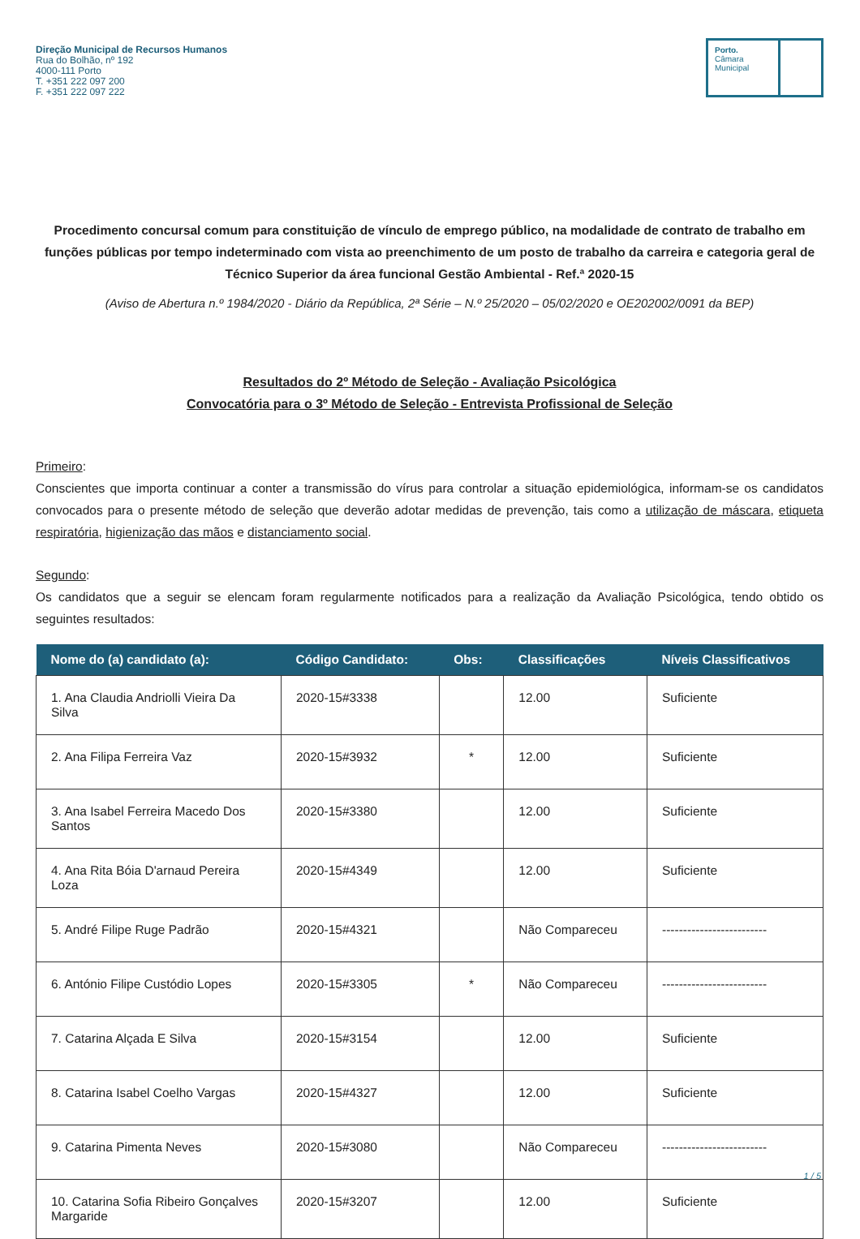Direção Municipal de Recursos Humanos
Rua do Bolhão, nº 192
4000-111 Porto
T. +351 222 097 200
F. +351 222 097 222
Porto.
Câmara
Municipal
Procedimento concursal comum para constituição de vínculo de emprego público, na modalidade de contrato de trabalho em funções públicas por tempo indeterminado com vista ao preenchimento de um posto de trabalho da carreira e categoria geral de Técnico Superior da área funcional Gestão Ambiental - Ref.ª 2020-15
(Aviso de Abertura n.º 1984/2020 - Diário da República, 2ª Série – N.º 25/2020 – 05/02/2020 e OE202002/0091 da BEP)
Resultados do 2º Método de Seleção - Avaliação Psicológica
Convocatória para o 3º Método de Seleção - Entrevista Profissional de Seleção
Primeiro:
Conscientes que importa continuar a conter a transmissão do vírus para controlar a situação epidemiológica, informam-se os candidatos convocados para o presente método de seleção que deverão adotar medidas de prevenção, tais como a utilização de máscara, etiqueta respiratória, higienização das mãos e distanciamento social.
Segundo:
Os candidatos que a seguir se elencam foram regularmente notificados para a realização da Avaliação Psicológica, tendo obtido os seguintes resultados:
| Nome do (a) candidato (a): | Código Candidato: | Obs: | Classificações | Níveis Classificativos |
| --- | --- | --- | --- | --- |
| 1. Ana Claudia Andriolli Vieira Da Silva | 2020-15#3338 | | 12.00 | Suficiente |
| 2. Ana Filipa Ferreira Vaz | 2020-15#3932 | * | 12.00 | Suficiente |
| 3. Ana Isabel Ferreira Macedo Dos Santos | 2020-15#3380 | | 12.00 | Suficiente |
| 4. Ana Rita Bóia D'arnaud Pereira Loza | 2020-15#4349 | | 12.00 | Suficiente |
| 5. André Filipe Ruge Padrão | 2020-15#4321 | | Não Compareceu | ------------------------- |
| 6. António Filipe Custódio Lopes | 2020-15#3305 | * | Não Compareceu | ------------------------- |
| 7. Catarina Alçada E Silva | 2020-15#3154 | | 12.00 | Suficiente |
| 8. Catarina Isabel Coelho Vargas | 2020-15#4327 | | 12.00 | Suficiente |
| 9. Catarina Pimenta Neves | 2020-15#3080 | | Não Compareceu | ------------------------- |
| 10. Catarina Sofia Ribeiro Gonçalves Margaride | 2020-15#3207 | | 12.00 | Suficiente |
1 / 5